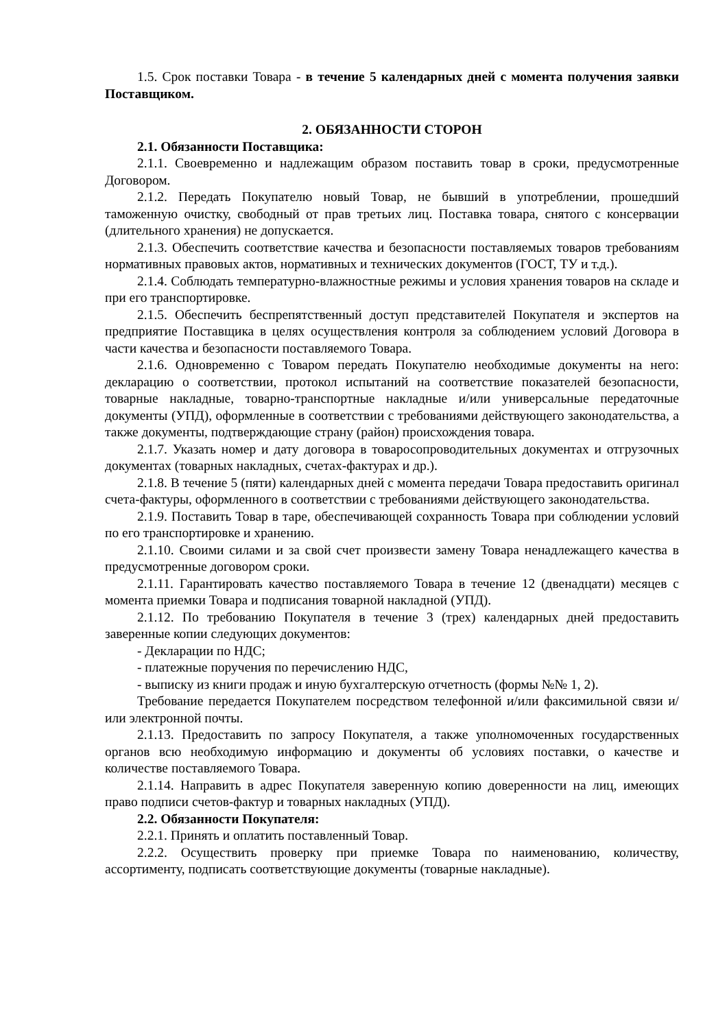1.5. Срок поставки Товара - в течение 5 календарных дней с момента получения заявки Поставщиком.
2. ОБЯЗАННОСТИ СТОРОН
2.1. Обязанности Поставщика:
2.1.1. Своевременно и надлежащим образом поставить товар в сроки, предусмотренные Договором.
2.1.2. Передать Покупателю новый Товар, не бывший в употреблении, прошедший таможенную очистку, свободный от прав третьих лиц. Поставка товара, снятого с консервации (длительного хранения) не допускается.
2.1.3. Обеспечить соответствие качества и безопасности поставляемых товаров требованиям нормативных правовых актов, нормативных и технических документов (ГОСТ, ТУ и т.д.).
2.1.4. Соблюдать температурно-влажностные режимы и условия хранения товаров на складе и при его транспортировке.
2.1.5. Обеспечить беспрепятственный доступ представителей Покупателя и экспертов на предприятие Поставщика в целях осуществления контроля за соблюдением условий Договора в части качества и безопасности поставляемого Товара.
2.1.6. Одновременно с Товаром передать Покупателю необходимые документы на него: декларацию о соответствии, протокол испытаний на соответствие показателей безопасности, товарные накладные, товарно-транспортные накладные и/или универсальные передаточные документы (УПД), оформленные в соответствии с требованиями действующего законодательства, а также документы, подтверждающие страну (район) происхождения товара.
2.1.7. Указать номер и дату договора в товаросопроводительных документах и отгрузочных документах (товарных накладных, счетах-фактурах и др.).
2.1.8. В течение 5 (пяти) календарных дней с момента передачи Товара предоставить оригинал счета-фактуры, оформленного в соответствии с требованиями действующего законодательства.
2.1.9. Поставить Товар в таре, обеспечивающей сохранность Товара при соблюдении условий по его транспортировке и хранению.
2.1.10. Своими силами и за свой счет произвести замену Товара ненадлежащего качества в предусмотренные договором сроки.
2.1.11. Гарантировать качество поставляемого Товара в течение 12 (двенадцати) месяцев с момента приемки Товара и подписания товарной накладной (УПД).
2.1.12. По требованию Покупателя в течение 3 (трех) календарных дней предоставить заверенные копии следующих документов:
- Декларации по НДС;
- платежные поручения по перечислению НДС,
- выписку из книги продаж и иную бухгалтерскую отчетность (формы №№ 1, 2).
Требование передается Покупателем посредством телефонной и/или факсимильной связи и/или электронной почты.
2.1.13. Предоставить по запросу Покупателя, а также уполномоченных государственных органов всю необходимую информацию и документы об условиях поставки, о качестве и количестве поставляемого Товара.
2.1.14. Направить в адрес Покупателя заверенную копию доверенности на лиц, имеющих право подписи счетов-фактур и товарных накладных (УПД).
2.2. Обязанности Покупателя:
2.2.1. Принять и оплатить поставленный Товар.
2.2.2. Осуществить проверку при приемке Товара по наименованию, количеству, ассортименту, подписать соответствующие документы (товарные накладные).